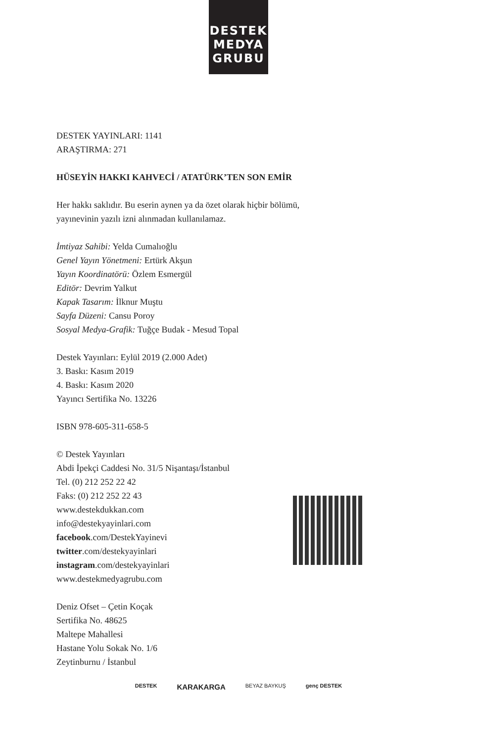DESTEK
MEDYA
GRUBU
DESTEK YAYINLARI: 1141
ARAŞTIRMA: 271
HÜSEYİN HAKKI KAHVECİ / ATATÜRK’TEN SON EMİR
Her hakkı saklıdır. Bu eserin aynen ya da özet olarak hiçbir bölümü,
yayınevinin yazılı izni alınmadan kullanılamaz.
İmtiyaz Sahibi: Yelda Cumalıoğlu
Genel Yayın Yönetmeni: Ertürk Akşun
Yayın Koordinatörü: Özlem Esmergül
Editör: Devrim Yalkut
Kapak Tasarım: İlknur Muştu
Sayfa Düzeni: Cansu Poroy
Sosyal Medya-Grafik: Tuğçe Budak - Mesud Topal
Destek Yayınları: Eylül 2019 (2.000 Adet)
3. Baskı: Kasım 2019
4. Baskı: Kasım 2020
Yayıncı Sertifika No. 13226
ISBN 978-605-311-658-5
© Destek Yayınları
Abdi İpekçi Caddesi No. 31/5 Nişantaşı/İstanbul
Tel. (0) 212 252 22 42
Faks: (0) 212 252 22 43
www.destekdukkan.com
info@destekyayinlari.com
facebook.com/DestekYayinevi
twitter.com/destekyayinlari
instagram.com/destekyayinlari
www.destekmedyagrubu.com
Deniz Ofset – Çetin Koçak
Sertifika No. 48625
Maltepe Mahallesi
Hastane Yolu Sokak No. 1/6
Zeytinburnu / İstanbul
DESTEK KARAKARGA BEYAZ BAYKUŞ genç DESTEK